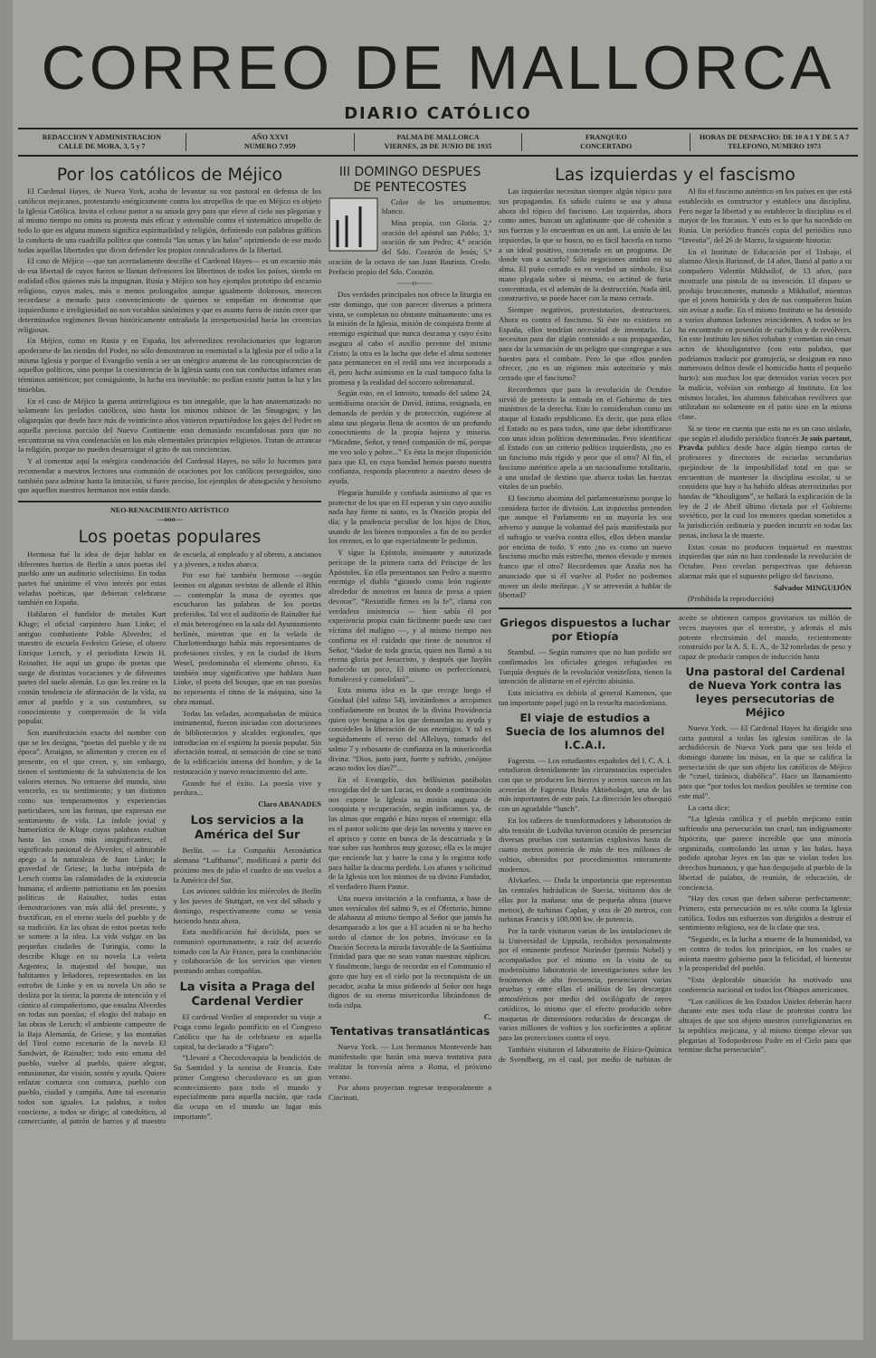CORREO DE MALLORCA
DIARIO CATÓLICO
REDACCION Y ADMINISTRACION
CALLE DE MORA, 3, 5 y 7
AÑO XXVI
NUMERO 7.959
PALMA DE MALLORCA
VIERNES, 28 DE JUNIO DE 1935
FRANQUEO
CONCERTADO
HORAS DE DESPACHO: DE 10 A 1 Y DE 5 A 7
TELEFONO, NUMERO 1973
Por los católicos de Méjico
El Cardenal Hayes, de Nueva York, acaba de levantar su voz pastoral en defensa de los católicos mejicanos, protestando enérgicamente contra los atropellos de que en Méjico es objeto la Iglesia Católica. Invita el celoso pastor a su amada grey para que eleve al cielo sus plegarias y al mismo tiempo no omita su protesta más eficaz y ostensible contra el sistemático atropello de todo lo que en alguna manera significa espiritualidad y religión, definiendo con palabras gráficas la conducta de una cuadrilla política que controla “las urnas y las balas” oprimiendo de ese modo todas aquellas libertades que dicen defender los propios conculcadores de la libertad.
El caso de Méjico —que tan acertadamente describe el Cardenal Hayes— es un escarnio más de esa libertad de cuyos fueros se llaman defensores los libertinos de todos los países, siendo en realidad ellos quienes más la impugnan. Rusia y Méjico son hoy ejemplos prototipo del escarnio religioso, cuyos males, más o menos prolongados aunque igualmente dolorosos, merecen recordarse a menudo para convencimiento de quienes se empeñan en demostrar que izquierdismo e irreligiosidad no son vocablos sinónimos y que es asunto fuera de razón creer que determinados regímenes llevan históricamente entrañada la irrespetuosidad hacia las creencias religiosas.
En Méjico, como en Rusia y en España, los advenedizos revolucionarios que lograron apoderarse de las riendas del Poder, no sólo demostraron su enemistad a la Iglesia por el odio a la misma Iglesia y porque el Evangelio venía a ser un enérgico anatema de las concupiscencias de aquellos políticos, sino porque la coexistencia de la Iglesia santa con sus conductas infames eran términos antitéticos; por consiguiente, la lucha era inevitable: no podían existir juntas la luz y las tinieblas.
En el caso de Méjico la guerra antirreligiosa es tan innegable, que la han anatematizado no solamente los prelados católicos, sino hasta los mismos rabinos de las Sinagogas; y las oligarquías que desde hace más de veinticinco años vinieron repartiéndose los gajes del Poder en aquella preciosa porción del Nuevo Continente eran demasiado escandalosas para que no encontraran su viva condenación en los más elementales principios religiosos. Tratan de arrancar la religión, porque no pueden desarraigar el grito de sus conciencias.
Y al comentar aquí la enérgica condenación del Cardenal Hayes, no sólo lo hacemos para recomendar a nuestros lectores una comunión de oraciones por los católicos perseguidos, sino también para admirar hasta la imitación, si fuere preciso, los ejemplos de abnegación y heroísmo que aquellos nuestros hermanos nos están dando.
NEO-RENACIMIENTO ARTÍSTICO
—ooo—
Los poetas populares
Hermosa fué la idea de dejar hablar en diferentes barrios de Berlín a unos poetas del pueblo ante un auditorio selectísimo. En todas partes fué unánime el vivo interés por estas veladas poéticas, que debieran celebrarse también en España.
Hablaron el fundidor de metales Kurt Kluge; el oficial carpintero Juan Linke; el antiguo combatiente Pablo Alverdes; el maestro de escuela Federico Griese; el obrero Enrique Lersch, y el periodista Erwin H. Reinalter. He aquí un grupo de poetas que surge de distintas vocaciones y de diferentes partes del suelo alemán. Lo que les reúne es la común tendencia de afirmación de la vida, su amor al pueblo y a sus costumbres, su conocimiento y comprensión de la vida popular.
Son manifestación exacta del nombre con que se les designa, “poetas del pueblo y de su época”. Arraigan, se alimentan y crecen en el presente, en el que creen, y, sin embargo, tienen el sentimiento de la subsistencia de los valores eternos. No retraerse del mundo, sino vencerlo, es su sentimiento; y tan distintos como sus temperamentos y experiencias particulares, son las formas, que expresan ese sentimiento de vida. La índole jovial y humorística de Kluge cuyas palabras exaltan hasta las cosas más insignificantes; el significado pasional de Alverdes; el admirable apego a la naturaleza de Juan Linke; la gravedad de Griese; la lucha intrépida de Lersch contra las calamidades de la existencia humana; el ardiente patriotismo en las poesías políticas de Rainalter, todas estas demostraciones van más allá del presente, y fructifican, en el eterno suelo del pueblo y de su tradición. En las obras de estos poetas todo se somete a la idea. La vida vulgar en las pequeñas ciudades de Turingia, como la describe Kluge en su novela La veleta Argentea; la majestad del bosque, sus habitantes y leñadores, representados en las estrofas de Linke y en su novela Un año se desliza por la sierra; la pureza de intención y el cántico al compañerismo, que ensalza Alverdes en todas sus poesías; el elogio del trabajo en las obras de Lersch; el ambiente campestre de la Baja Alemania, de Griese; y las montañas del Tirol como escenario de la novela El Sandwirt, de Rainalter; todo esto emana del pueblo, vuelve al pueblo, quiere alegrar, entusiasmar, dar visión, sostén y ayuda. Quiere enlazar comarca con comarca, pueblo con pueblo, ciudad y campiña. Ante tal escenario todos son iguales. La palabra, a todos concierne, a todos se dirige; al catedrático, al comerciante, al patrón de barcos y al maestro de escuela, al empleado y al obrero, a ancianos y a jóvenes, a todos abarca.
Por eso fué también hermoso —según leemos en algunas revistas de allende el Rhin— contemplar la masa de oyentes que escucharon las palabras de los poetas preferidos. Tal vez el auditorio de Rainalter fué el más heterogéneo en la sala del Ayuntamiento berlinés, mientras que en la velada de Charlottemburgo había más representantes de profesiones civiles, y en la ciudad de Horts Wesel, predominaba el elemento obrero. Es también muy significativo que hablara Juan Linke, el poeta del bosque, que en sus poesías no representa el ritmo de la máquina, sino la obra manual.
Todas las veladas, acompañadas de música instrumental, fueron iniciadas con alocuciones de bibliotecarios y alcaldes regionales, que introducían en el espíritu la poesía popular. Sin afectación teatral, ni sensación de cine se trató de la edificación interna del hombre, y de la restauración y nuevo renacimiento del arte.
Grande fué el éxito. La poesía vive y perdura...
Claro ABANADES
Los servicios a la América del Sur
Berlín. — La Compañía Aeronáutica alemana “Lufthansa”, modificará a partir del próximo mes de julio el cuadro de sus vuelos a la América del Sur.
Los aviones saldrán los miércoles de Berlín y los jueves de Stuttgart, en vez del sábado y domingo, respectivamente como se venía haciendo hasta ahora.
Esta modificación fué decidida, pues se comunicó oportunamente, a raíz del acuerdo tomado con la Air France, para la combinación y colaboración de los servicios que vienen prestando ambas compañías.
La visita a Praga del Cardenal Verdier
El cardenal Verdier al emprender su viaje a Praga como legado pontificio en el Congreso Católico que ha de celebrarse en aquella capital, ha declarado a “Figaro”:
“Llevaré a Checoslovaquia la bendición de Su Santidad y la sonrisa de Francia. Este primer Congreso checoslovaco es un gran acontecimiento para todo el mundo y especialmente para aquella nación, que cada día ocupa en el mundo un lugar más importante”.
III DOMINGO DESPUES DE PENTECOSTES
Color de los ornamentos: blanco.
Misa propia, con Gloria. 2.ª oración del apóstol san Pablo; 3.ª oración de san Pedro; 4.ª oración del Sdo. Corazón de Jesús; 5.ª oración de la octava de san Juan Bautista. Credo. Prefacio propio del Sdo. Corazón.
——o——
Dos verdades principales nos ofrece la liturgia en este domingo, que con parecer diversas a primera vista, se completan no obstante mútuamente: una es la misión de la Iglesia, misión de conquista frente al enemigo espiritual que nunca descansa y cuyo éxito asegura al cabo el auxilio perenne del mismo Cristo; la otra es la lucha que debe el alma sostener para permanecer en el redil una vez incorporada a él, pero lucha asimismo en la cual tampoco falta la promesa y la realidad del socorro sobrenatural.
Según esto, en el Introito, tomado del salmo 24, sentidísima oración de David, íntima, resignada, en demanda de perdón y de protección, sugiérese al alma una plegaria llena de acentos de un profundo conocimiento de la propia bajeza y miseria. “Miradme, Señor, y tened compasión de mí, porque me veo solo y pobre...” Es ésta la mejor disposición para que El, en cuya bondad hemos puesto nuestra confianza, responda placentero a nuestro deseo de ayuda.
Plegaria humilde y confiada asimismo al que es protector de los que en El esperan y sin cuyo auxilio nada hay firme ni santo, es la Oración propia del día; y la prudencia peculiar de los hijos de Dios, usando de los bienes temporales a fin de no perder los eternos, es lo que especialmente le pedimos.
Y sigue la Epístola, insinuante y autorizada perícope de la primera carta del Príncipe de los Apóstoles. En ella presentanos san Pedro a nuestro enemigo el diablo “girando como león rugiente alrededor de nosotros en busca de presa a quien devorar”. “Resistidle firmes en la fe”, clama con verdadera insistencia — bien sabía él por experiencia propia cuán fácilmente puede uno caer víctima del maligno —, y al mismo tiempo nos confirma en el cuidado que tiene de nosotros el Señor, “dador de toda gracia, quien nos llamó a su eterna gloria por Jesucristo, y después que hayáis padecido un poco, El mismo os perfeccionará, fortalecerá y consolidará”...
Esta misma idea es la que recoge luego el Gradual (del salmo 54), invitándonos a arrojarnos confiadamente en brazos de la divina Providencia quien oye benigna a los que demandan su ayuda y concédeles la liberación de sus enemigos. Y tal es seguidamente el verso del Alleluya, tomado del salmo 7 y rebosante de confianza en la misericordia divina: “Dios, justo juez, fuerte y sufrido, ¿enójase acaso todos los días?”...
En el Evangelio, dos bellísimas parábolas escogidas del de san Lucas, es donde a continuación nos expone la Iglesia su misión augusta de conquista y recuperación, según indicamos ya, de las almas que engañó e hizo suyas el enemigo: ella es el pastor solícito que deja las noventa y nueve en el aprisco y corre en busca de la descarriada y la trae sobre sus hombros muy gozoso; ella es la mujer que enciende luz y barre la casa y lo registra todo para hallar la dracma perdida. Los afanes y solicitud de la Iglesia son los mismos de su divino Fundador, el verdadero Buen Pastor.
Una nueva invitación a la confianza, a base de unos versículos del salmo 9, es el Ofertorio, himno de alabanza al mismo tiempo al Señor que jamás ha desamparado a los que a El acuden ni se ha hecho sordo al clamor de los pobres. Invócase en la Oración Secreta la mirada favorable de la Santísima Trinidad para que no sean vanas nuestras súplicas. Y finalmente, luego de recordar en el Communio el gozo que hay en el cielo por la reconquista de un pecador, acaba la misa pidiendo al Señor nos haga dignos de su eterna misericordia librándonos de toda culpa.
C.
Tentativas transatlánticas
Nueva York. — Los hermanos Monteverde han manifestado que harán otra nueva tentativa para realizar la travesía aérea a Roma, el próximo verano.
Por ahora proyectan regresar temporalmente a Cincinati.
Las izquierdas y el fascismo
Las izquierdas necesitan siempre algún tópico para sus propagandas. Es sabido cuánto se usa y abusa ahora del tópico del fascismo. Las izquierdas, ahora como antes, buscan un aglutinante que dé cohesión a sus fuerzas y lo encuentran en un anti. La unión de las izquierdas, la que se busca, no es fácil hacerla en torno a un ideal positivo, concretado en un programa. De donde van a sacarlo? Sólo negaciones anidan en su alma. El puño cerrado es en verdad un símbolo. Esa mano plegada sobre sí misma, en actitud de furia concentrada, es el ademán de la destrucción. Nada útil, constructivo, se puede hacer con la mano cerrada.
Siempre negativos, protestatarios, destructores. Ahora es contra el fascismo. Si éste no existiera en España, ellos tendrían necesidad de inventarlo. Lo necesitan para dar algún contenido a sus propagandas, para dar la sensación de un peligro que congregue a sus huestes para el combate. Pero lo que ellos pueden ofrecer, ¿no es un régimen más autoritario y más cerrado que el fascismo?
Recordemos que para la revolución de Octubre sirvió de pretexto la entrada en el Gobierno de tres ministros de la derecha. Esto lo consideraban como un ataque al Estado republicano. Es decir, que para ellos el Estado no es para todos, sino que debe identificarse con unas ideas políticas determinadas. Pero identificar al Estado con un criterio político izquierdista, ¿no es un fascismo más rígido y peor que el otro? Al fin, el fascismo auténtico apela a un nacionalismo totalitario, a una unidad de destino que abarca todas las fuerzas vitales de un pueblo.
El fascismo abomina del parlamentarismo porque lo considera factor de división. Las izquierdas pretenden que aunque el Parlamento en su mayoría les sea adverso y aunque la voluntad del país manifestada por el sufragio se vuelva contra ellos, ellos deben mandar por encima de todo. Y esto ¿no es como un nuevo fascismo mucho más estrecho, menos elevado y menos franco que el otro? Recordemos que Azaña nos ha anunciado que si él vuelve al Poder no podremos mover un dedo meñique. ¿Y se atreverán a hablar de libertad?
Al fin el fascismo auténtico en los países en que está establecido es constructor y establece una disciplina. Pero negar la libertad y no establecer la disciplina es el mayor de los fracasos. Y esto es lo que ha sucedido en Rusia. Un periódico francés copia del periódico ruso “Izvestia”, del 26 de Marzo, la siguiente historia:
En el Instituto de Educación por el Trabajo, el alumno Alexis Barinnof, de 14 años, llamó al patio a su compañero Valentín Mikhailof, de 13 años, para mostrarle una pistola de su invención. El disparo se produjo bruscamente, matando a Mikhailof, mientras que el joven homicida y dos de sus compañeros huían sin avisar a nadie. En el mismo Instituto se ha detenido a varios alumnos ladrones reincidentes. A todos se les ha encontrado en posesión de cuchillos y de revólvers. En este Instituto los niños robaban y cometían sin cesar actos de khouliganstvo (con esta palabra, que podríamos traducir por granujería, se designan en ruso numerosos delitos desde el homicidio hasta el pequeño hurto): son muchos los que detenidos varias veces por la malicia, volvían sin embargo al Instituto. En los mismos locales, los alumnos fabricaban revólvers que utilizaban no solamente en el patio sino en la misma clase.
Si se tiene en cuenta que esto no es un caso aislado, que según el aludido periódico francés Je suis partout, Pravda publica desde hace algún tiempo cartas de profesores y directores de escuelas secundarias quejándose de la imposibilidad total en que se encuentran de mantener la disciplina escolar, si se considera que hay o ha habido aldeas aterrorizadas por bandas de “khouligans”, se hallará la explicación de la ley de 2 de Abril último dictada por el Gobierno soviético, por la cual los menores quedan sometidos a la jurisdicción ordinaria y pueden incurrir en todas las penas, inclusa la de muerte.
Estas cosas no producen inquietud en nuestras izquierdas que aún no han condenado la revolución de Octubre. Pero revelan perspectivas que debieran alarmar más que el supuesto peligro del fascismo.
Salvador MINGUIJÓN
(Prohibida la reproducción)
Griegos dispuestos a luchar por Etiopía
Stambul. — Según rumores que no han podido ser confirmados los oficiales griegos refugiados en Turquía después de la revolución venizelista, tienen la intención de alistarse en el ejército abisinio.
Esta iniciativa es debida al general Kamenos, que tan importante papel jugó en la revuelta macedoniana.
El viaje de estudios a Suecia de los alumnos del I.C.A.I.
Fagersta. — Los estudiantes españoles del I. C. A. I. estudiaron detenidamente las circunstancias especiales con que se producen los hierros y aceros suecos en las acererías de Fagersta Bruks Aktiebolaget, una de las más importantes de este país. La dirección les obsequió con un agradable “lunch”.
En los talleres de transformadores y laboratorios de alta tensión de Ludvika tuvieron ocasión de presenciar diversas pruebas con sustancias explosivas hasta de cuatro metros potencia de más de tres millones de voltios, obtenidos por procedimientos enteramente modernos.
Alvkarleo. — Dada la importancia que representan las centrales hidráulicas de Suecia, visitaron dos de ellas por la mañana: una de pequeña altura (nueve metros), de turbinas Caplan, y otra de 20 metros, con turbinas Francis y 100.000 kw. de potencia.
Por la tarde visitaron varias de las instalaciones de la Universidad de Uppsala, recibidos personalmente por el eminente profesor Norinder (premio Nobel) y acompañados por el mismo en la visita de su modernísimo laboratorio de investigaciones sobre los fenómenos de alta frecuencia, presenciaron varias pruebas y entre ellas el análisis de las descargas atmosféricas por medio del oscilógrafo de rayos catódicos, lo mismo que el efecto producido sobre maquetas de dimensiones reducidas de descargas de varios millones de voltios y los coeficientes a aplicar para las protecciones contra el rayo.
También visitaron el laboratorio de Físico-Química de Svendberg, en el cual, por medio de turbinas de aceite se obtienen campos gravitarios un millón de veces mayores que el terrestre, y además el más potente electroimán del mundo, recientemente construído por la A. S. E. A., de 32 toneladas de peso y capaz de producir campos de inducción hasta
Una pastoral del Cardenal de Nueva York contra las leyes persecutorias de Méjico
Nueva York. — El Cardenal Hayes ha dirigido una carta pastoral a todas las iglesias católicas de la archidiócesis de Nueva York para que sea leída el domingo durante las misas, en la que se califica la persecución de que son objeto los católicos de Méjico de “cruel, tiránica, diabólica”. Hace un llamamiento para que “por todos los medios posibles se termine con este mal”.
La carta dice:
“La Iglesia católica y el pueblo mejicano están sufriendo una persecución tan cruel, tan indignamente hipócrita, que parece increíble que una minoría organizada, controlando las urnas y las balas, haya podido aprobar leyes en las que se violan todos los derechos humanos, y que han despojado al pueblo de la libertad de palabra, de reunión, de educación, de conciencia.
“Hay dos cosas que deben saberse perfectamente: Primero, esta persecución no es sólo contra la Iglesia católica. Todos sus esfuerzos van dirigidos a destruir el sentimiento religioso, sea de la clase que sea.
“Segundo, es la lucha a muerte de la humanidad, va en contra de todos los principios, en los cuales se asienta nuestro gobierno para la felicidad, el bienestar y la prosperidad del pueblo.
“Esta deplorable situación ha motivado una conferencia nacional en todos los Obispos americanos.
“Los católicos de los Estados Unidos deberán hacer durante este mes toda clase de protestas contra los ultrajes de que son objeto nuestros correligionarios en la república mejicana, y al mismo tiempo elevar sus plegarias al Todopoderoso Padre en el Cielo para que termine dicha persecución”.